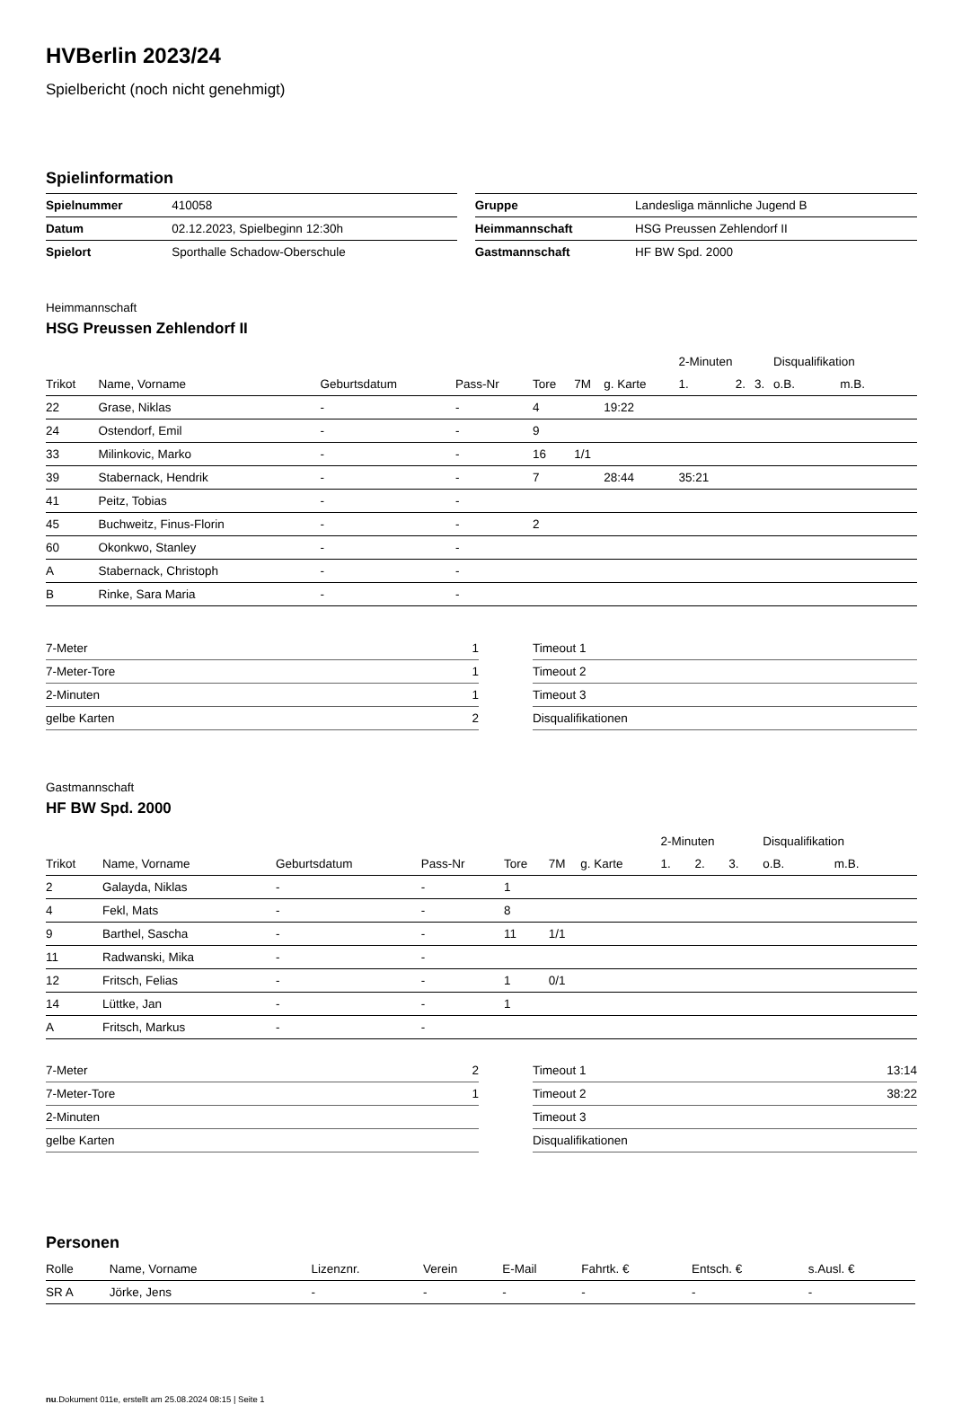HVBerlin 2023/24
Spielbericht (noch nicht genehmigt)
Spielinformation
| Spielnummer | 410058 | | Gruppe | Landesliga männliche Jugend B |
| Datum | 02.12.2023, Spielbeginn 12:30h | | Heimmannschaft | HSG Preussen Zehlendorf II |
| Spielort | Sporthalle Schadow-Oberschule | | Gastmannschaft | HF BW Spd. 2000 |
Heimmannschaft
HSG Preussen Zehlendorf II
| | | | | | | | 2-Minuten | | | Disqualifikation | |
| --- | --- | --- | --- | --- | --- | --- | --- | --- | --- | --- | --- |
| Trikot | Name, Vorname | Geburtsdatum | Pass-Nr | Tore | 7M | g. Karte | 1. | 2. | 3. | o.B. | m.B. |
| 22 | Grase, Niklas | - | - | 4 | | 19:22 | | | | | |
| 24 | Ostendorf, Emil | - | - | 9 | | | | | | | |
| 33 | Milinkovic, Marko | - | - | 16 | 1/1 | | | | | | |
| 39 | Stabernack, Hendrik | - | - | 7 | | 28:44 | 35:21 | | | | |
| 41 | Peitz, Tobias | - | - | | | | | | | | |
| 45 | Buchweitz, Finus-Florin | - | - | 2 | | | | | | | |
| 60 | Okonkwo, Stanley | - | - | | | | | | | | |
| A | Stabernack, Christoph | - | - | | | | | | | | |
| B | Rinke, Sara Maria | - | - | | | | | | | | |
| 7-Meter | 1 |
| 7-Meter-Tore | 1 |
| 2-Minuten | 1 |
| gelbe Karten | 2 |
| Timeout 1 | |
| Timeout 2 | |
| Timeout 3 | |
| Disqualifikationen | |
Gastmannschaft
HF BW Spd. 2000
| | | | | | | | 2-Minuten | | | Disqualifikation | |
| --- | --- | --- | --- | --- | --- | --- | --- | --- | --- | --- | --- |
| Trikot | Name, Vorname | Geburtsdatum | Pass-Nr | Tore | 7M | g. Karte | 1. | 2. | 3. | o.B. | m.B. |
| 2 | Galayda, Niklas | - | - | 1 | | | | | | | |
| 4 | Fekl, Mats | - | - | 8 | | | | | | | |
| 9 | Barthel, Sascha | - | - | 11 | 1/1 | | | | | | |
| 11 | Radwanski, Mika | - | - | | | | | | | | |
| 12 | Fritsch, Felias | - | - | 1 | 0/1 | | | | | | |
| 14 | Lüttke, Jan | - | - | 1 | | | | | | | |
| A | Fritsch, Markus | - | - | | | | | | | | |
| 7-Meter | 2 |
| 7-Meter-Tore | 1 |
| 2-Minuten | |
| gelbe Karten | |
| Timeout 1 | 13:14 |
| Timeout 2 | 38:22 |
| Timeout 3 | |
| Disqualifikationen | |
Personen
| Rolle | Name, Vorname | Lizenznr. | Verein | E-Mail | Fahrtk. € | Entsch. € | s.Ausl. € |
| --- | --- | --- | --- | --- | --- | --- | --- |
| SR A | Jörke, Jens | - | - | - | - | - | - |
nu.Dokument 011e, erstellt am 25.08.2024 08:15 | Seite 1